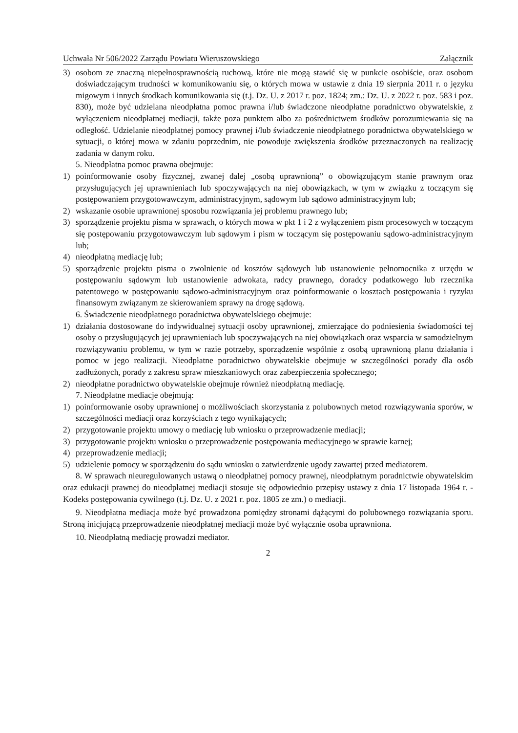Uchwała Nr 506/2022 Zarządu Powiatu Wieruszowskiego Załącznik
3) osobom ze znaczną niepełnosprawnością ruchową, które nie mogą stawić się w punkcie osobiście, oraz osobom doświadczającym trudności w komunikowaniu się, o których mowa w ustawie z dnia 19 sierpnia 2011 r. o języku migowym i innych środkach komunikowania się (t.j. Dz. U. z 2017 r. poz. 1824; zm.: Dz. U. z 2022 r. poz. 583 i poz. 830), może być udzielana nieodpłatna pomoc prawna i/lub świadczone nieodpłatne poradnictwo obywatelskie, z wyłączeniem nieodpłatnej mediacji, także poza punktem albo za pośrednictwem środków porozumiewania się na odległość. Udzielanie nieodpłatnej pomocy prawnej i/lub świadczenie nieodpłatnego poradnictwa obywatelskiego w sytuacji, o której mowa w zdaniu poprzednim, nie powoduje zwiększenia środków przeznaczonych na realizację zadania w danym roku.
5. Nieodpłatna pomoc prawna obejmuje:
1) poinformowanie osoby fizycznej, zwanej dalej „osobą uprawnioną” o obowiązującym stanie prawnym oraz przysługujących jej uprawnieniach lub spoczywających na niej obowiązkach, w tym w związku z toczącym się postępowaniem przygotowawczym, administracyjnym, sądowym lub sądowo administracyjnym lub;
2) wskazanie osobie uprawnionej sposobu rozwiązania jej problemu prawnego lub;
3) sporządzenie projektu pisma w sprawach, o których mowa w pkt 1 i 2 z wyłączeniem pism procesowych w toczącym się postępowaniu przygotowawczym lub sądowym i pism w toczącym się postępowaniu sądowo-administracyjnym lub;
4) nieodpłatną mediację lub;
5) sporządzenie projektu pisma o zwolnienie od kosztów sądowych lub ustanowienie pełnomocnika z urzędu w postępowaniu sądowym lub ustanowienie adwokata, radcy prawnego, doradcy podatkowego lub rzecznika patentowego w postępowaniu sądowo-administracyjnym oraz poinformowanie o kosztach postępowania i ryzyku finansowym związanym ze skierowaniem sprawy na drogę sądową.
6. Świadczenie nieodpłatnego poradnictwa obywatelskiego obejmuje:
1) działania dostosowane do indywidualnej sytuacji osoby uprawnionej, zmierzające do podniesienia świadomości tej osoby o przysługujących jej uprawnieniach lub spoczywających na niej obowiązkach oraz wsparcia w samodzielnym rozwiązywaniu problemu, w tym w razie potrzeby, sporządzenie wspólnie z osobą uprawnioną planu działania i pomoc w jego realizacji. Nieodpłatne poradnictwo obywatelskie obejmuje w szczególności porady dla osób zadłużonych, porady z zakresu spraw mieszkaniowych oraz zabezpieczenia społecznego;
2) nieodpłatne poradnictwo obywatelskie obejmuje również nieodpłatną mediację.
7. Nieodpłatne mediacje obejmują:
1) poinformowanie osoby uprawnionej o możliwościach skorzystania z polubownych metod rozwiązywania sporów, w szczególności mediacji oraz korzyściach z tego wynikających;
2) przygotowanie projektu umowy o mediację lub wniosku o przeprowadzenie mediacji;
3) przygotowanie projektu wniosku o przeprowadzenie postępowania mediacyjnego w sprawie karnej;
4) przeprowadzenie mediacji;
5) udzielenie pomocy w sporządzeniu do sądu wniosku o zatwierdzenie ugody zawartej przed mediatorem.
8. W sprawach nieuregulowanych ustawą o nieodpłatnej pomocy prawnej, nieodpłatnym poradnictwie obywatelskim oraz edukacji prawnej do nieodpłatnej mediacji stosuje się odpowiednio przepisy ustawy z dnia 17 listopada 1964 r. - Kodeks postępowania cywilnego (t.j. Dz. U. z 2021 r. poz. 1805 ze zm.) o mediacji.
9. Nieodpłatna mediacja może być prowadzona pomiędzy stronami dążącymi do polubownego rozwiązania sporu. Stroną inicjującą przeprowadzenie nieodpłatnej mediacji może być wyłącznie osoba uprawniona.
10. Nieodpłatną mediację prowadzi mediator.
2